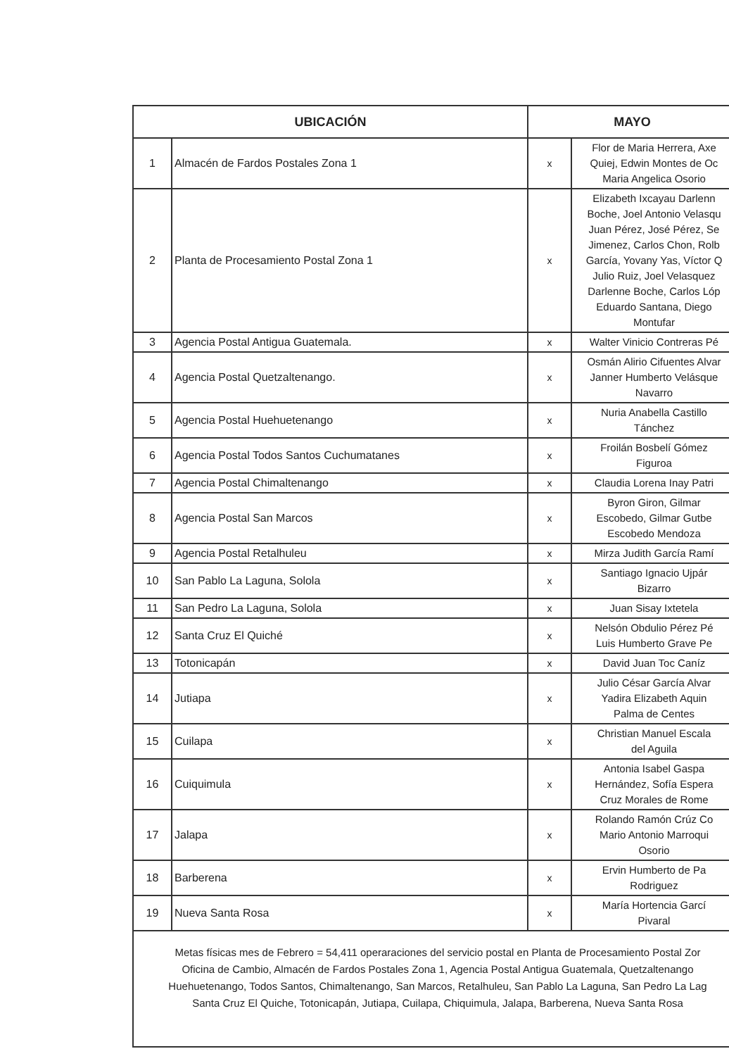| UBICACIÓN | | MAYO | |
| --- | --- | --- | --- |
| 1 | Almacén de Fardos Postales Zona 1 | x | Flor de Maria Herrera, Axe Quiej, Edwin Montes de Oc Maria Angelica Osorio |
| 2 | Planta de Procesamiento Postal Zona 1 | x | Elizabeth Ixcayau Darlenn Boche, Joel Antonio Velasqu Juan Pérez, José Pérez, Se Jimenez, Carlos Chon, Rolb García, Yovany Yas, Víctor Q Julio Ruiz, Joel Velasquez Darlenne Boche, Carlos Lóp Eduardo Santana, Diego Montufar |
| 3 | Agencia Postal Antigua Guatemala. | x | Walter Vinicio Contreras Pé |
| 4 | Agencia Postal Quetzaltenango. | x | Osmán Alirio Cifuentes Alvar Janner Humberto Velásque Navarro |
| 5 | Agencia Postal Huehuetenango | x | Nuria Anabella Castillo Tánchez |
| 6 | Agencia Postal Todos Santos Cuchumatanes | x | Froilán Bosbelí Gómez Figuroa |
| 7 | Agencia Postal Chimaltenango | x | Claudia Lorena Inay Patri |
| 8 | Agencia Postal San Marcos | x | Byron Giron, Gilmar Escobedo, Gilmar Gutbe Escobedo Mendoza |
| 9 | Agencia Postal Retalhuleu | x | Mirza Judith García Ramí |
| 10 | San Pablo La Laguna, Solola | x | Santiago Ignacio Ujpár Bizarro |
| 11 | San Pedro La Laguna, Solola | x | Juan Sisay Ixtetela |
| 12 | Santa Cruz El Quiché | x | Nelsón Obdulio Pérez Pé Luis Humberto Grave Pe |
| 13 | Totonicapán | x | David Juan Toc Caníz |
| 14 | Jutiapa | x | Julio César García Alvar Yadira Elizabeth Aquin Palma de Centes |
| 15 | Cuilapa | x | Christian Manuel Escala del Aguila |
| 16 | Cuiquimula | x | Antonia Isabel Gaspa Hernández, Sofía Espera Cruz Morales de Rome |
| 17 | Jalapa | x | Rolando Ramón Crúz Co Mario Antonio Marroqui Osorio |
| 18 | Barberena | x | Ervin Humberto de Pa Rodriguez |
| 19 | Nueva Santa Rosa | x | María Hortencia Garcí Pivaral |
Metas físicas mes de Febrero = 54,411 operaraciones del servicio postal en Planta de Procesamiento Postal Zor
Oficina de Cambio, Almacén de Fardos Postales Zona 1, Agencia Postal Antigua Guatemala, Quetzaltenango
Huehuetenango, Todos Santos, Chimaltenango, San Marcos, Retalhuleu, San Pablo La Laguna, San Pedro La Lag
Santa Cruz El Quiche, Totonicapán, Jutiapa, Cuilapa, Chiquimula, Jalapa, Barberena, Nueva Santa Rosa